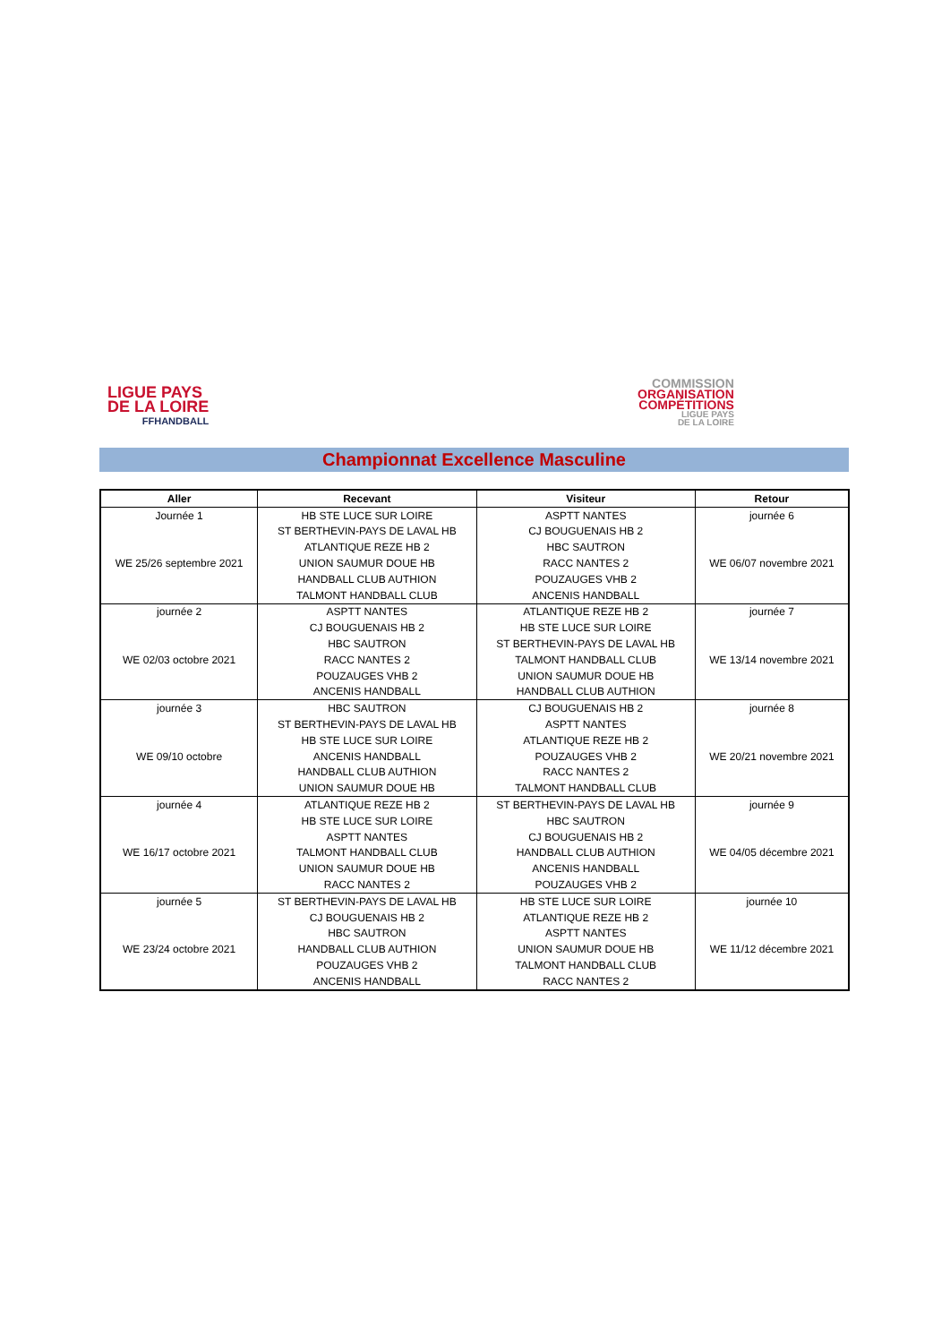LIGUE PAYS
DE LA LOIRE
FFHANDBALL
COMMISSION
ORGANISATION
COMPÉTITIONS
LIGUE PAYS
DE LA LOIRE
Championnat Excellence Masculine
| Aller | Recevant | Visiteur | Retour |
| --- | --- | --- | --- |
| Journée 1 | HB STE LUCE SUR LOIRE | ASPTT NANTES | journée 6 |
| | ST BERTHEVIN-PAYS DE LAVAL HB | CJ BOUGUENAIS HB 2 | |
| | ATLANTIQUE REZE HB 2 | HBC SAUTRON | |
| WE 25/26 septembre 2021 | UNION SAUMUR DOUE HB | RACC NANTES 2 | WE 06/07 novembre 2021 |
| | HANDBALL CLUB AUTHION | POUZAUGES VHB 2 | |
| | TALMONT HANDBALL CLUB | ANCENIS HANDBALL | |
| journée 2 | ASPTT NANTES | ATLANTIQUE REZE HB 2 | journée 7 |
| | CJ BOUGUENAIS HB 2 | HB STE LUCE SUR LOIRE | |
| | HBC SAUTRON | ST BERTHEVIN-PAYS DE LAVAL HB | |
| WE 02/03 octobre 2021 | RACC NANTES 2 | TALMONT HANDBALL CLUB | WE 13/14 novembre 2021 |
| | POUZAUGES VHB 2 | UNION SAUMUR DOUE HB | |
| | ANCENIS HANDBALL | HANDBALL CLUB AUTHION | |
| journée 3 | HBC SAUTRON | CJ BOUGUENAIS HB 2 | journée 8 |
| | ST BERTHEVIN-PAYS DE LAVAL HB | ASPTT NANTES | |
| | HB STE LUCE SUR LOIRE | ATLANTIQUE REZE HB 2 | |
| WE 09/10 octobre | ANCENIS HANDBALL | POUZAUGES VHB 2 | WE 20/21 novembre 2021 |
| | HANDBALL CLUB AUTHION | RACC NANTES 2 | |
| | UNION SAUMUR DOUE HB | TALMONT HANDBALL CLUB | |
| journée 4 | ATLANTIQUE REZE HB 2 | ST BERTHEVIN-PAYS DE LAVAL HB | journée 9 |
| | HB STE LUCE SUR LOIRE | HBC SAUTRON | |
| | ASPTT NANTES | CJ BOUGUENAIS HB 2 | |
| WE 16/17 octobre 2021 | TALMONT HANDBALL CLUB | HANDBALL CLUB AUTHION | WE 04/05 décembre 2021 |
| | UNION SAUMUR DOUE HB | ANCENIS HANDBALL | |
| | RACC NANTES 2 | POUZAUGES VHB 2 | |
| journée 5 | ST BERTHEVIN-PAYS DE LAVAL HB | HB STE LUCE SUR LOIRE | journée 10 |
| | CJ BOUGUENAIS HB 2 | ATLANTIQUE REZE HB 2 | |
| | HBC SAUTRON | ASPTT NANTES | |
| WE 23/24 octobre 2021 | HANDBALL CLUB AUTHION | UNION SAUMUR DOUE HB | WE 11/12 décembre 2021 |
| | POUZAUGES VHB 2 | TALMONT HANDBALL CLUB | |
| | ANCENIS HANDBALL | RACC NANTES 2 | |